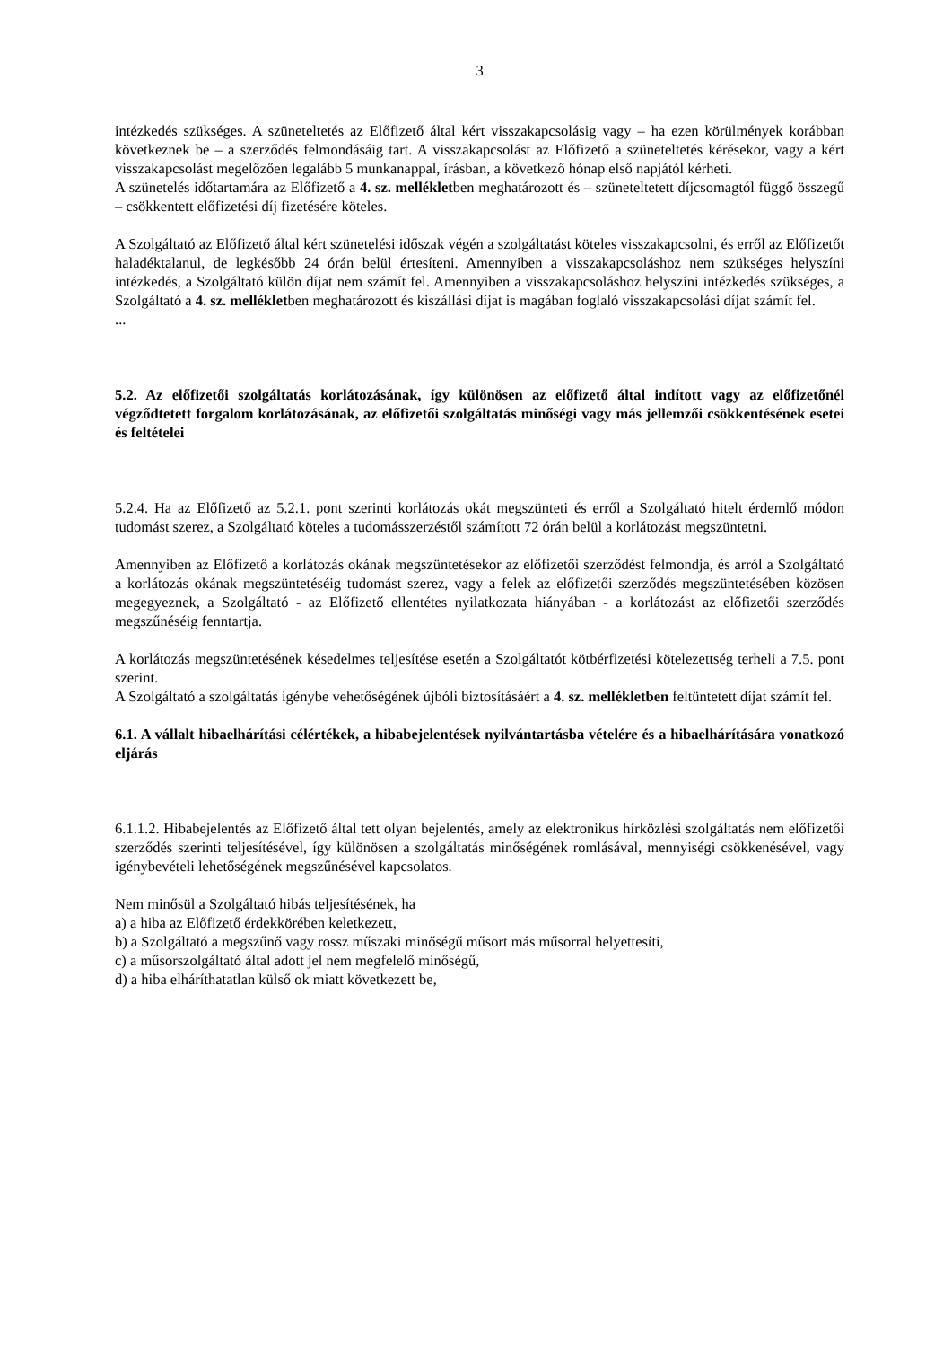3
intézkedés szükséges. A szüneteltetés az Előfizető által kért visszakapcsolásig vagy – ha ezen körülmények korábban következnek be – a szerződés felmondásáig tart. A visszakapcsolást az Előfizető a szüneteltetés kérésekor, vagy a kért visszakapcsolást megelőzően legalább 5 munkanappal, írásban, a következő hónap első napjától kérheti.
A szünetelés időtartamára az Előfizető a 4. sz. mellékletben meghatározott és – szüneteltetett díjcsomagtól függő összegű – csökkentett előfizetési díj fizetésére köteles.
A Szolgáltató az Előfizető által kért szünetelési időszak végén a szolgáltatást köteles visszakapcsolni, és erről az Előfizetőt haladéktalanul, de legkésőbb 24 órán belül értesíteni. Amennyiben a visszakapcsoláshoz nem szükséges helyszíni intézkedés, a Szolgáltató külön díjat nem számít fel. Amennyiben a visszakapcsoláshoz helyszíni intézkedés szükséges, a Szolgáltató a 4. sz. mellékletben meghatározott és kiszállási díjat is magában foglaló visszakapcsolási díjat számít fel.
...
5.2. Az előfizetői szolgáltatás korlátozásának, így különösen az előfizető által indított vagy az előfizetőnél végződtetett forgalom korlátozásának, az előfizetői szolgáltatás minőségi vagy más jellemzői csökkentésének esetei és feltételei
5.2.4. Ha az Előfizető az 5.2.1. pont szerinti korlátozás okát megszünteti és erről a Szolgáltató hitelt érdemlő módon tudomást szerez, a Szolgáltató köteles a tudomásszerzéstől számított 72 órán belül a korlátozást megszüntetni.
Amennyiben az Előfizető a korlátozás okának megszüntetésekor az előfizetői szerződést felmondja, és arról a Szolgáltató a korlátozás okának megszüntetéséig tudomást szerez, vagy a felek az előfizetői szerződés megszüntetésében közösen megegyeznek, a Szolgáltató - az Előfizető ellentétes nyilatkozata hiányában - a korlátozást az előfizetői szerződés megszűnéséig fenntartja.
A korlátozás megszüntetésének késedelmes teljesítése esetén a Szolgáltatót kötbérfizetési kötelezettség terheli a 7.5. pont szerint.
A Szolgáltató a szolgáltatás igénybe vehetőségének újbóli biztosításáért a 4. sz. mellékletben feltüntetett díjat számít fel.
6.1. A vállalt hibaelhárítási célértékek, a hibabejelentések nyilvántartásba vételére és a hibaelhárítására vonatkozó eljárás
6.1.1.2. Hibabejelentés az Előfizető által tett olyan bejelentés, amely az elektronikus hírközlési szolgáltatás nem előfizetői szerződés szerinti teljesítésével, így különösen a szolgáltatás minőségének romlásával, mennyiségi csökkenésével, vagy igénybevételi lehetőségének megszűnésével kapcsolatos.
Nem minősül a Szolgáltató hibás teljesítésének, ha
a) a hiba az Előfizető érdekkörében keletkezett,
b) a Szolgáltató a megszűnő vagy rossz műszaki minőségű műsort más műsorral helyettesíti,
c) a műsorszolgáltató által adott jel nem megfelelő minőségű,
d) a hiba elháríthatatlan külső ok miatt következett be,